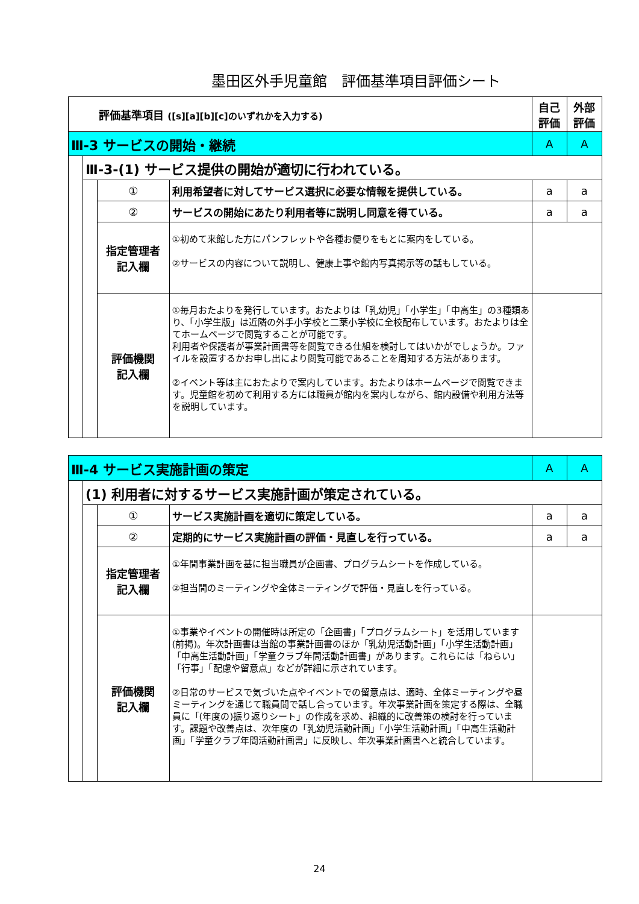墨田区外手児童館　評価基準項目評価シート
| 評価基準項目 ([s][a][b][c]のいずれかを入力する) | | | | 自己 評価 | 外部 評価 |
| Ⅲ-3 サービスの開始・継続 | | | | A | A |
| | Ⅲ-3-(1) サービス提供の開始が適切に行われている。 | | | | |
| | | ① | 利用希望者に対してサービス選択に必要な情報を提供している。 | a | a |
| | | ② | サービスの開始にあたり利用者等に説明し同意を得ている。 | a | a |
| | | 指定管理者 記入欄 | ①初めて来館した方にパンフレットや各種お便りをもとに案内をしている。 ②サービスの内容について説明し、健康上事や館内写真掲示等の話もしている。 | | |
| | | 評価機関 記入欄 | ①毎月おたよりを発行しています。おたよりは「乳幼児」「小学生」「中高生」の3種類あり、「小学生版」は近隣の外手小学校と二葉小学校に全校配布しています。おたよりは全てホームページで閲覧することが可能です。 利用者や保護者が事業計画書等を閲覧できる仕組を検討してはいかがでしょうか。ファイルを設置するかお申し出により閲覧可能であることを周知する方法があります。 ②イベント等は主におたよりで案内しています。おたよりはホームページで閲覧できます。児童館を初めて利用する方には職員が館内を案内しながら、館内設備や利用方法等を説明しています。 | | |
| Ⅲ-4 サービス実施計画の策定 | | | | A | A |
| | (1) 利用者に対するサービス実施計画が策定されている。 | | | | |
| | | ① | サービス実施計画を適切に策定している。 | a | a |
| | | ② | 定期的にサービス実施計画の評価・見直しを行っている。 | a | a |
| | | 指定管理者 記入欄 | ①年間事業計画を基に担当職員が企画書、プログラムシートを作成している。 ②担当間のミーティングや全体ミーティングで評価・見直しを行っている。 | | |
| | | 評価機関 記入欄 | ①事業やイベントの開催時は所定の「企画書」「プログラムシート」を活用しています(前掲)。年次計画書は当館の事業計画書のほか「乳幼児活動計画」「小学生活動計画」「中高生活動計画」「学童クラブ年間活動計画書」があります。これらには「ねらい」「行事」「配慮や留意点」などが詳細に示されています。 ②日常のサービスで気づいた点やイベントでの留意点は、適時、全体ミーティングや昼ミーティングを通じて職員間で話し合っています。年次事業計画を策定する際は、全職員に「(年度の)振り返りシート」の作成を求め、組織的に改善策の検討を行っています。課題や改善点は、次年度の「乳幼児活動計画」「小学生活動計画」「中高生活動計画」「学童クラブ年間活動計画書」に反映し、年次事業計画書へと統合しています。 | | |
24